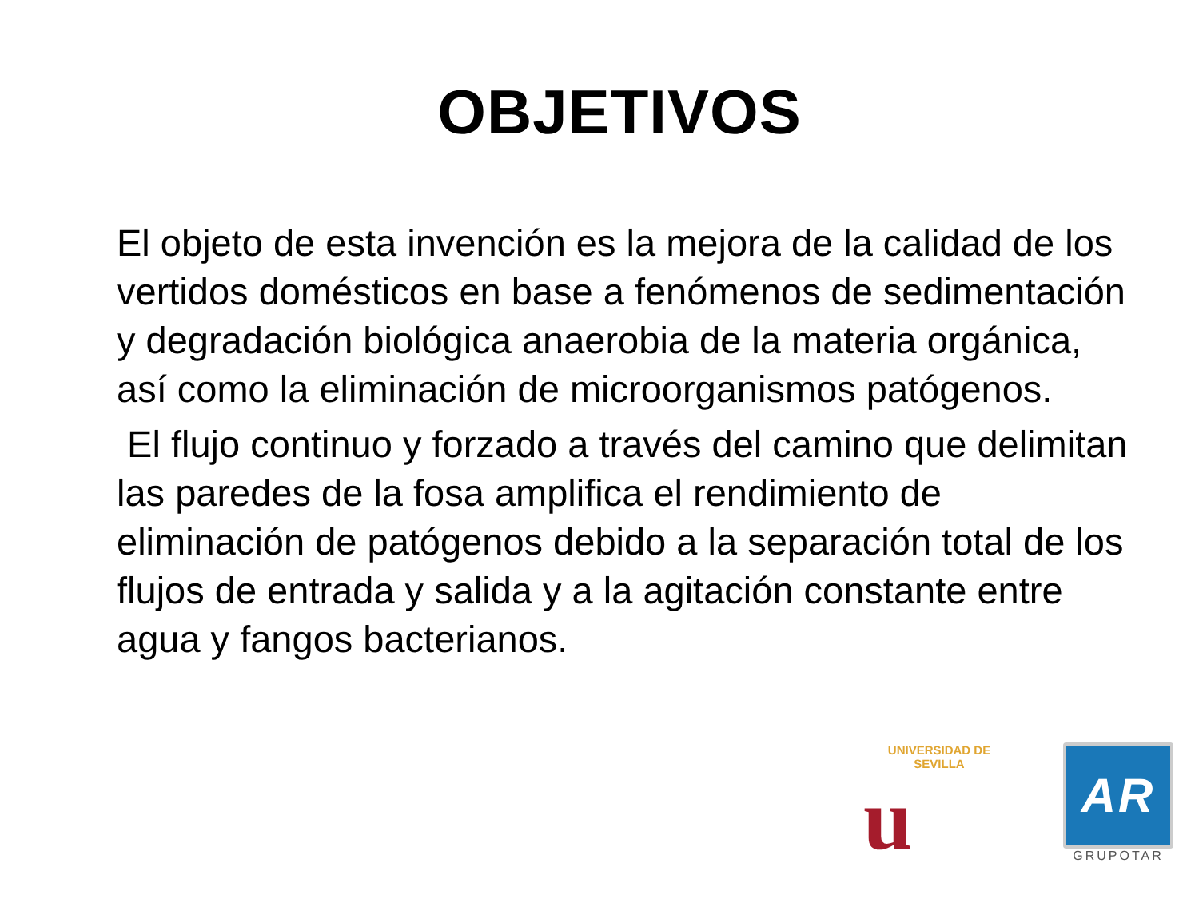OBJETIVOS
El objeto de esta invención es la mejora de la calidad de los vertidos domésticos en base a fenómenos de sedimentación y degradación biológica anaerobia de la materia orgánica, así como la eliminación de microorganismos patógenos.
El flujo continuo y forzado a través del camino que delimitan las paredes de la fosa amplifica el rendimiento de eliminación de patógenos debido a la separación total de los flujos de entrada y salida y a la agitación constante entre agua y fangos bacterianos.
UNIVERSIDAD DE SEVILLA
u
AR
GRUPOTAR